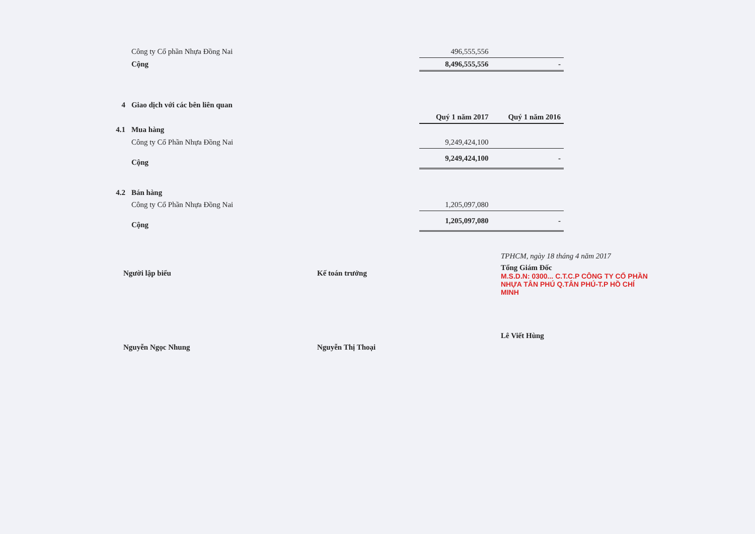| | Công ty Cổ phần Nhựa Đồng Nai | 496,555,556 | |
| | Cộng | 8,496,555,556 | - |
| 4 | Giao dịch với các bên liên quan | | |
| | | Quý 1 năm 2017 | Quý 1 năm 2016 |
| 4.1 | Mua hàng | | |
| | Công ty Cổ Phần Nhựa Đồng Nai | 9,249,424,100 | |
| | Cộng | 9,249,424,100 | - |
| 4.2 | Bán hàng | | |
| | Công ty Cổ Phần Nhựa Đồng Nai | 1,205,097,080 | |
| | Cộng | 1,205,097,080 | - |
Người lập biểu
Nguyễn Ngọc Nhung
Kế toán trưởng
Nguyễn Thị Thoại
TPHCM, ngày 18 tháng 4 năm 2017
Tổng Giám Đốc
M.S.D.N: 0300... C.T.C.P CÔNG TY CỔ PHẦN NHỰA TÂN PHÚ Q.TÂN PHÚ-T.P HỒ CHÍ MINH
Lê Viết Hùng